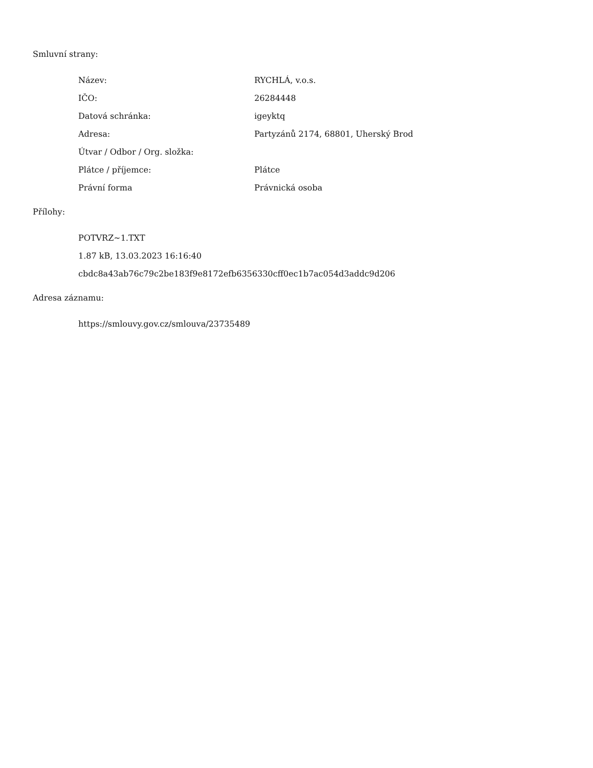Smluvní strany:
| Název: | RYCHLÁ, v.o.s. |
| IČO: | 26284448 |
| Datová schránka: | igeyktq |
| Adresa: | Partyzánů 2174, 68801, Uherský Brod |
| Útvar / Odbor / Org. složka: | |
| Plátce / příjemce: | Plátce |
| Právní forma | Právnická osoba |
Přílohy:
POTVRZ~1.TXT
1.87 kB, 13.03.2023 16:16:40
cbdc8a43ab76c79c2be183f9e8172efb6356330cff0ec1b7ac054d3addc9d206
Adresa záznamu:
https://smlouvy.gov.cz/smlouva/23735489